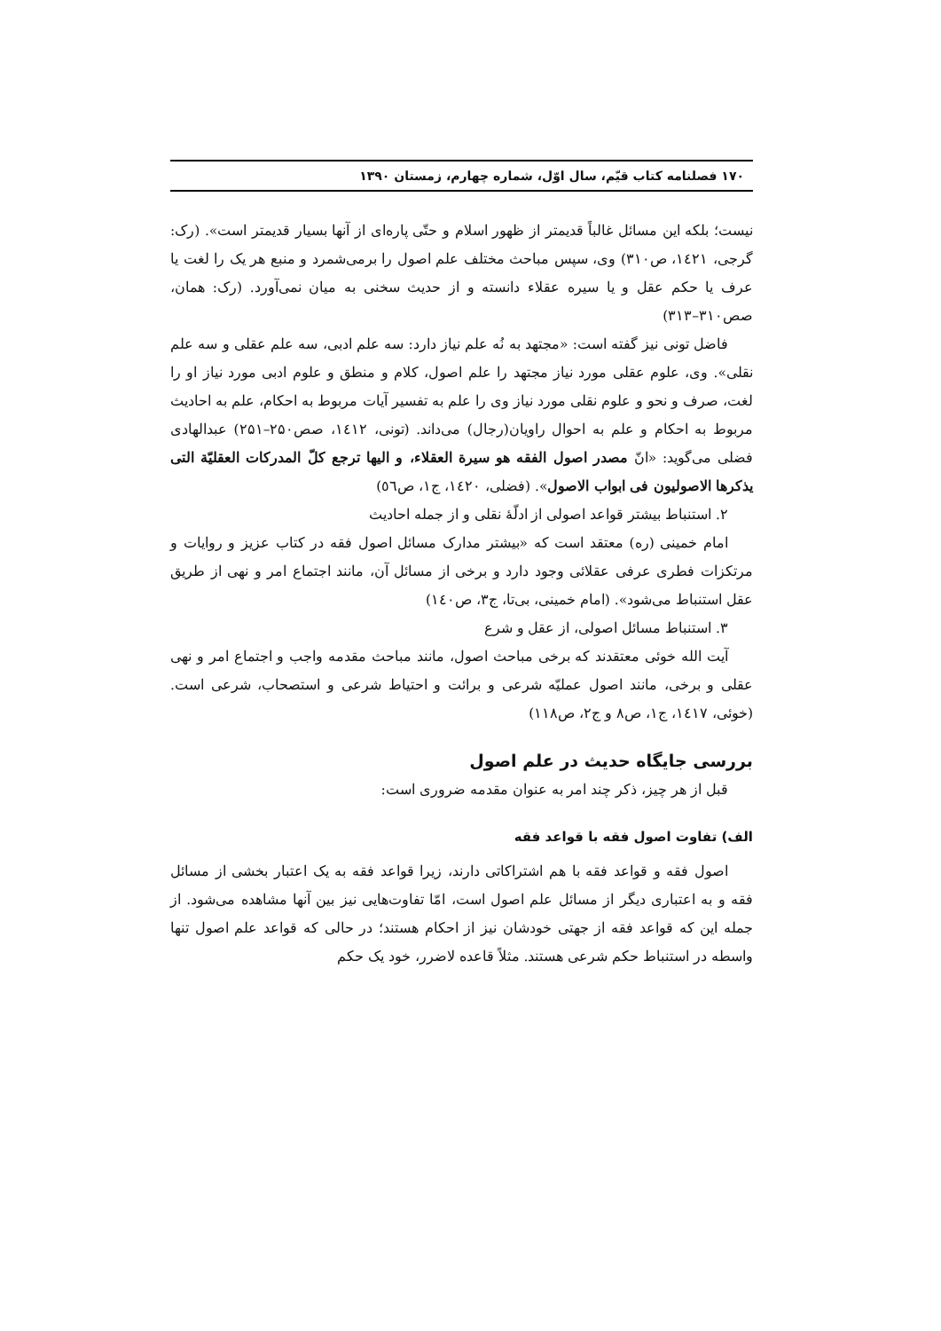۱۷۰ فصلنامه کتاب قیّم، سال اوّل، شماره چهارم، زمستان ۱۳۹۰
نیست؛ بلکه این مسائل غالباً قدیمتر از ظهور اسلام و حتّی پاره‌ای از آنها بسیار قدیمتر است». (رک: گرجی، ۱٤۲۱، ص۳۱۰) وی، سپس مباحث مختلف علم اصول را برمی‌شمرد و منبع هر یک را لغت یا عرف یا حکم عقل و یا سیره عقلاء دانسته و از حدیث سخنی به میان نمی‌آورد. (رک: همان، صص۳۱۰–۳۱۳)
فاضل تونی نیز گفته است: «مجتهد به نُه علم نیاز دارد: سه علم ادبی، سه علم عقلی و سه علم نقلی». وی، علوم عقلی مورد نیاز مجتهد را علم اصول، کلام و منطق و علوم ادبی مورد نیاز او را لغت، صرف و نحو و علوم نقلی مورد نیاز وی را علم به تفسیر آیات مربوط به احکام، علم به احادیث مربوط به احکام و علم به احوال راویان(رجال) می‌داند. (تونی، ۱٤۱۲، صص۲۵۰–۲۵۱) عبدالهادی فضلی می‌گوید: «انّ مصدر اصول الفقه هو سیرة العقلاء، و الیها ترجع کلّ المدرکات العقلیّة التی یذکرها الاصولیون فی ابواب الاصول». (فضلی، ۱٤۲۰، ج۱، ص٥٦)
۲. استنباط بیشتر قواعد اصولی از ادلّهٔ نقلی و از جمله احادیث
امام خمینی (ره) معتقد است که «بیشتر مدارک مسائل اصول فقه در کتاب عزیز و روایات و مرتکزات فطری عرفی عقلائی وجود دارد و برخی از مسائل آن، مانند اجتماع امر و نهی از طریق عقل استنباط می‌شود». (امام خمینی، بی‌تا، ج۳، ص۱٤۰)
۳. استنباط مسائل اصولی، از عقل و شرع
آیت الله خوئی معتقدند که برخی مباحث اصول، مانند مباحث مقدمه واجب و اجتماع امر و نهی عقلی و برخی، مانند اصول عملیّه شرعی و برائت و احتیاط شرعی و استصحاب، شرعی است. (خوئی، ۱٤۱۷، ج۱، ص۸ و ج۲، ص۱۱۸)
بررسی جایگاه حدیث در علم اصول
قبل از هر چیز، ذکر چند امر به عنوان مقدمه ضروری است:
الف) تفاوت اصول فقه با قواعد فقه
اصول فقه و قواعد فقه با هم اشتراکاتی دارند، زیرا قواعد فقه به یک اعتبار بخشی از مسائل فقه و به اعتباری دیگر از مسائل علم اصول است، امّا تفاوت‌هایی نیز بین آنها مشاهده می‌شود. از جمله این که قواعد فقه از جهتی خودشان نیز از احکام هستند؛ در حالی که قواعد علم اصول تنها واسطه در استنباط حکم شرعی هستند. مثلاً قاعده لاضرر، خود یک حکم